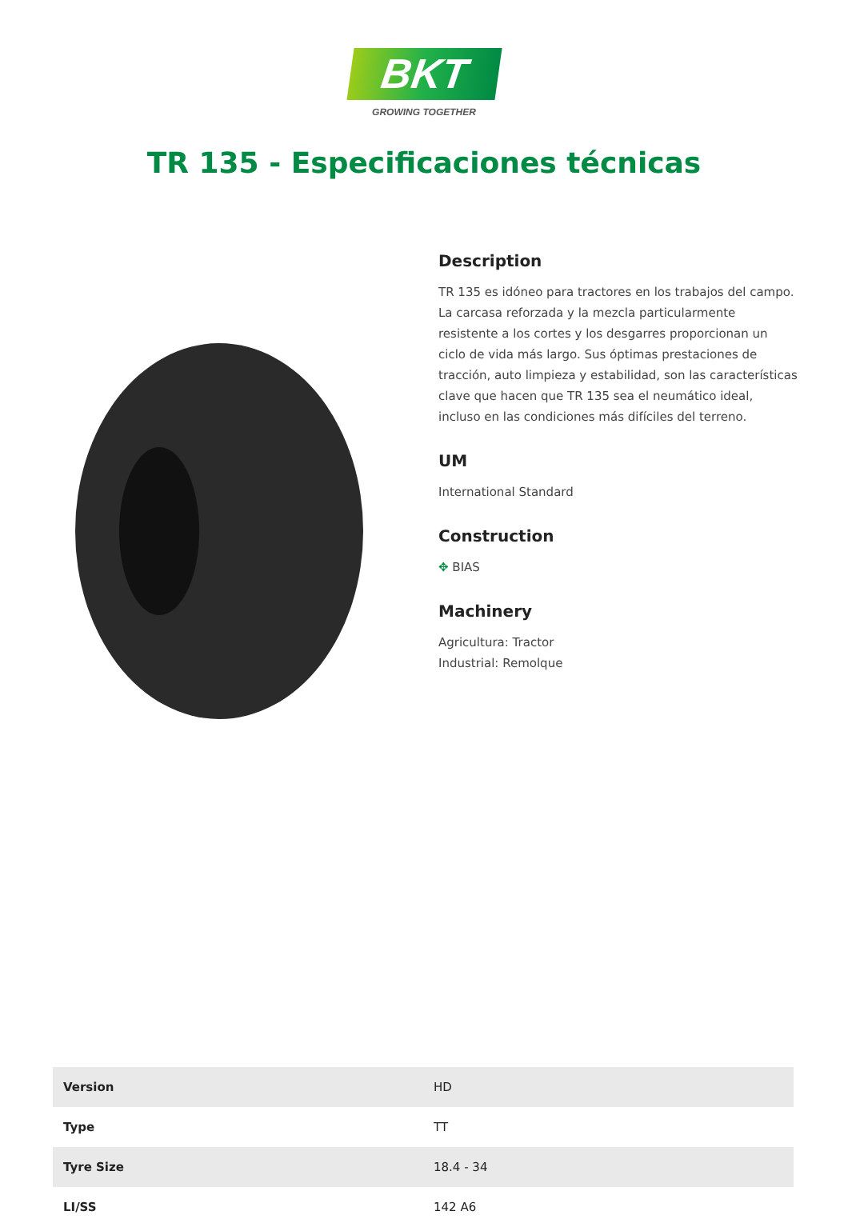BKT
GROWING TOGETHER
TR 135 - Especificaciones técnicas
Description
TR 135 es idóneo para tractores en los trabajos del campo. La carcasa reforzada y la mezcla particularmente resistente a los cortes y los desgarres proporcionan un ciclo de vida más largo. Sus óptimas prestaciones de tracción, auto limpieza y estabilidad, son las características clave que hacen que TR 135 sea el neumático ideal, incluso en las condiciones más difíciles del terreno.
UM
International Standard
Construction
✥ BIAS
Machinery
Agricultura: Tractor
Industrial: Remolque
| Version | HD |
| Type | TT |
| Tyre Size | 18.4 - 34 |
| LI/SS | 142 A6 |